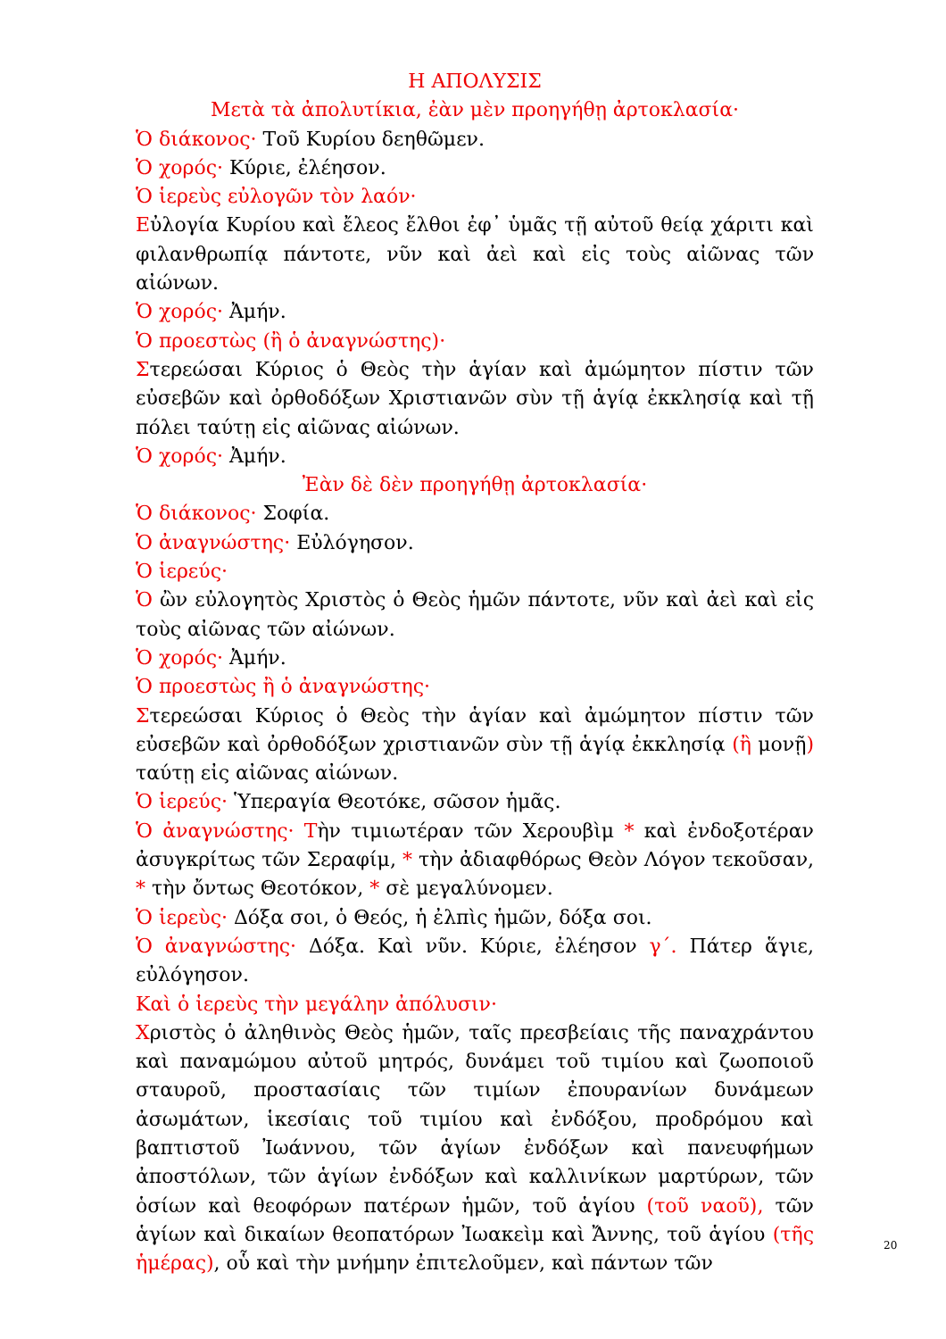Η ΑΠΟΛΥΣΙΣ
Μετὰ τὰ ἀπολυτίκια, ἐὰν μὲν προηγήθῃ ἀρτοκλασία·
Ὁ διάκονος· Τοῦ Κυρίου δεηθῶμεν.
Ὁ χορός· Κύριε, ἐλέησον.
Ὁ ἱερεὺς εὐλογῶν τὸν λαόν·
Εὐλογία Κυρίου καὶ ἔλεος ἔλθοι ἐφ᾽ ὑμᾶς τῇ αὐτοῦ θείᾳ χάριτι καὶ φιλανθρωπίᾳ πάντοτε, νῦν καὶ ἀεὶ καὶ εἰς τοὺς αἰῶνας τῶν αἰώνων.
Ὁ χορός· Ἀμήν.
Ὁ προεστὼς (ἢ ὁ ἀναγνώστης)·
Στερεώσαι Κύριος ὁ Θεὸς τὴν ἁγίαν καὶ ἀμώμητον πίστιν τῶν εὐσεβῶν καὶ ὀρθοδόξων Χριστιανῶν σὺν τῇ ἁγίᾳ ἐκκλησίᾳ καὶ τῇ πόλει ταύτῃ εἰς αἰῶνας αἰώνων.
Ὁ χορός· Ἀμήν.
Ἐὰν δὲ δὲν προηγήθῃ ἀρτοκλασία·
Ὁ διάκονος· Σοφία.
Ὁ ἀναγνώστης· Εὐλόγησον.
Ὁ ἱερεύς·
Ὁ ὢν εὐλογητὸς Χριστὸς ὁ Θεὸς ἡμῶν πάντοτε, νῦν καὶ ἀεὶ καὶ εἰς τοὺς αἰῶνας τῶν αἰώνων.
Ὁ χορός· Ἀμήν.
Ὁ προεστὼς ἢ ὁ ἀναγνώστης·
Στερεώσαι Κύριος ὁ Θεὸς τὴν ἁγίαν καὶ ἀμώμητον πίστιν τῶν εὐσεβῶν καὶ ὀρθοδόξων χριστιανῶν σὺν τῇ ἁγίᾳ ἐκκλησίᾳ (ἢ μονῇ) ταύτῃ εἰς αἰῶνας αἰώνων.
Ὁ ἱερεύς· Ὑπεραγία Θεοτόκε, σῶσον ἡμᾶς.
Ὁ ἀναγνώστης· Τὴν τιμιωτέραν τῶν Χερουβὶμ * καὶ ἐνδοξοτέραν ἀσυγκρίτως τῶν Σεραφίμ, * τὴν ἀδιαφθόρως Θεὸν Λόγον τεκοῦσαν, * τὴν ὄντως Θεοτόκον, * σὲ μεγαλύνομεν.
Ὁ ἱερεὺς· Δόξα σοι, ὁ Θεός, ἡ ἐλπὶς ἡμῶν, δόξα σοι.
Ὁ ἀναγνώστης· Δόξα. Καὶ νῦν. Κύριε, ἐλέησον γ΄. Πάτερ ἅγιε, εὐλόγησον.
Καὶ ὁ ἱερεὺς τὴν μεγάλην ἀπόλυσιν·
Χριστὸς ὁ ἀληθινὸς Θεὸς ἡμῶν, ταῖς πρεσβείαις τῆς παναχράντου καὶ παναμώμου αὐτοῦ μητρός, δυνάμει τοῦ τιμίου καὶ ζωοποιοῦ σταυροῦ, προστασίαις τῶν τιμίων ἐπουρανίων δυνάμεων ἀσωμάτων, ἱκεσίαις τοῦ τιμίου καὶ ἐνδόξου, προδρόμου καὶ βαπτιστοῦ Ἰωάννου, τῶν ἁγίων ἐνδόξων καὶ πανευφήμων ἀποστόλων, τῶν ἁγίων ἐνδόξων καὶ καλλινίκων μαρτύρων, τῶν ὁσίων καὶ θεοφόρων πατέρων ἡμῶν, τοῦ ἁγίου (τοῦ ναοῦ), τῶν ἁγίων καὶ δικαίων θεοπατόρων Ἰωακεὶμ καὶ Ἄννης, τοῦ ἁγίου (τῆς ἡμέρας), οὗ καὶ τὴν μνήμην ἐπιτελοῦμεν, καὶ πάντων τῶν
20